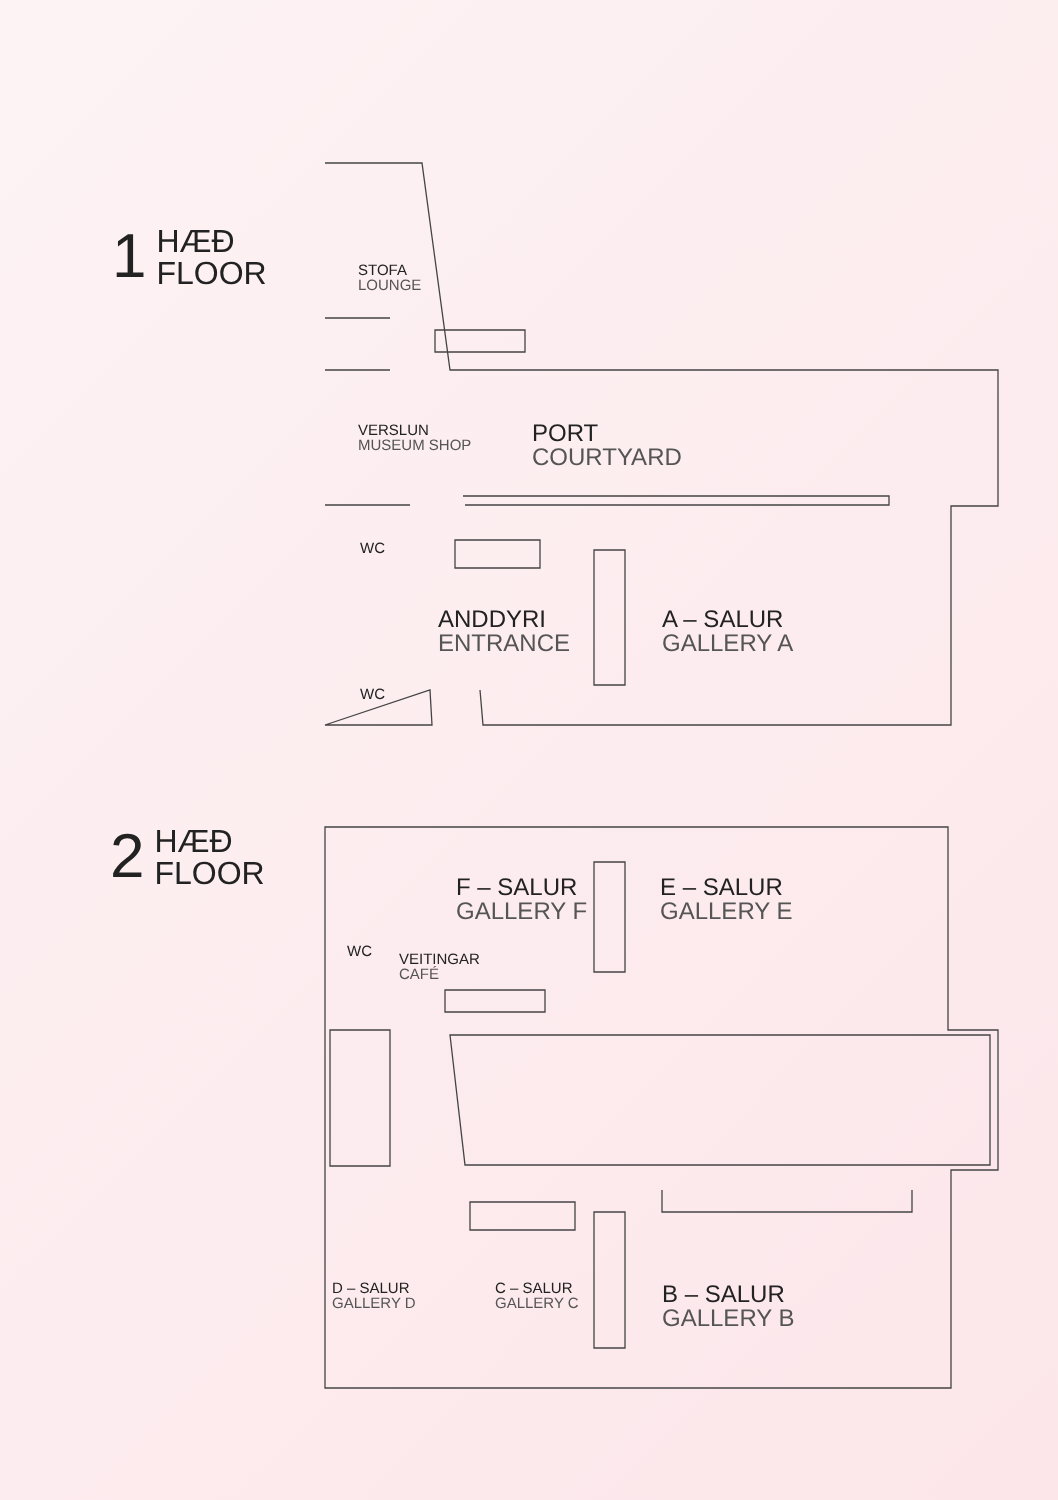1
HÆÐ
FLOOR
STOFA
LOUNGE
VERSLUN
MUSEUM SHOP
PORT
COURTYARD
WC
ANDDYRI
ENTRANCE
A – SALUR
GALLERY A
WC
2
HÆÐ
FLOOR
F – SALUR
GALLERY F
E – SALUR
GALLERY E
WC VEITINGAR
CAFÉ
D – SALUR
GALLERY D
C – SALUR
GALLERY C
B – SALUR
GALLERY B